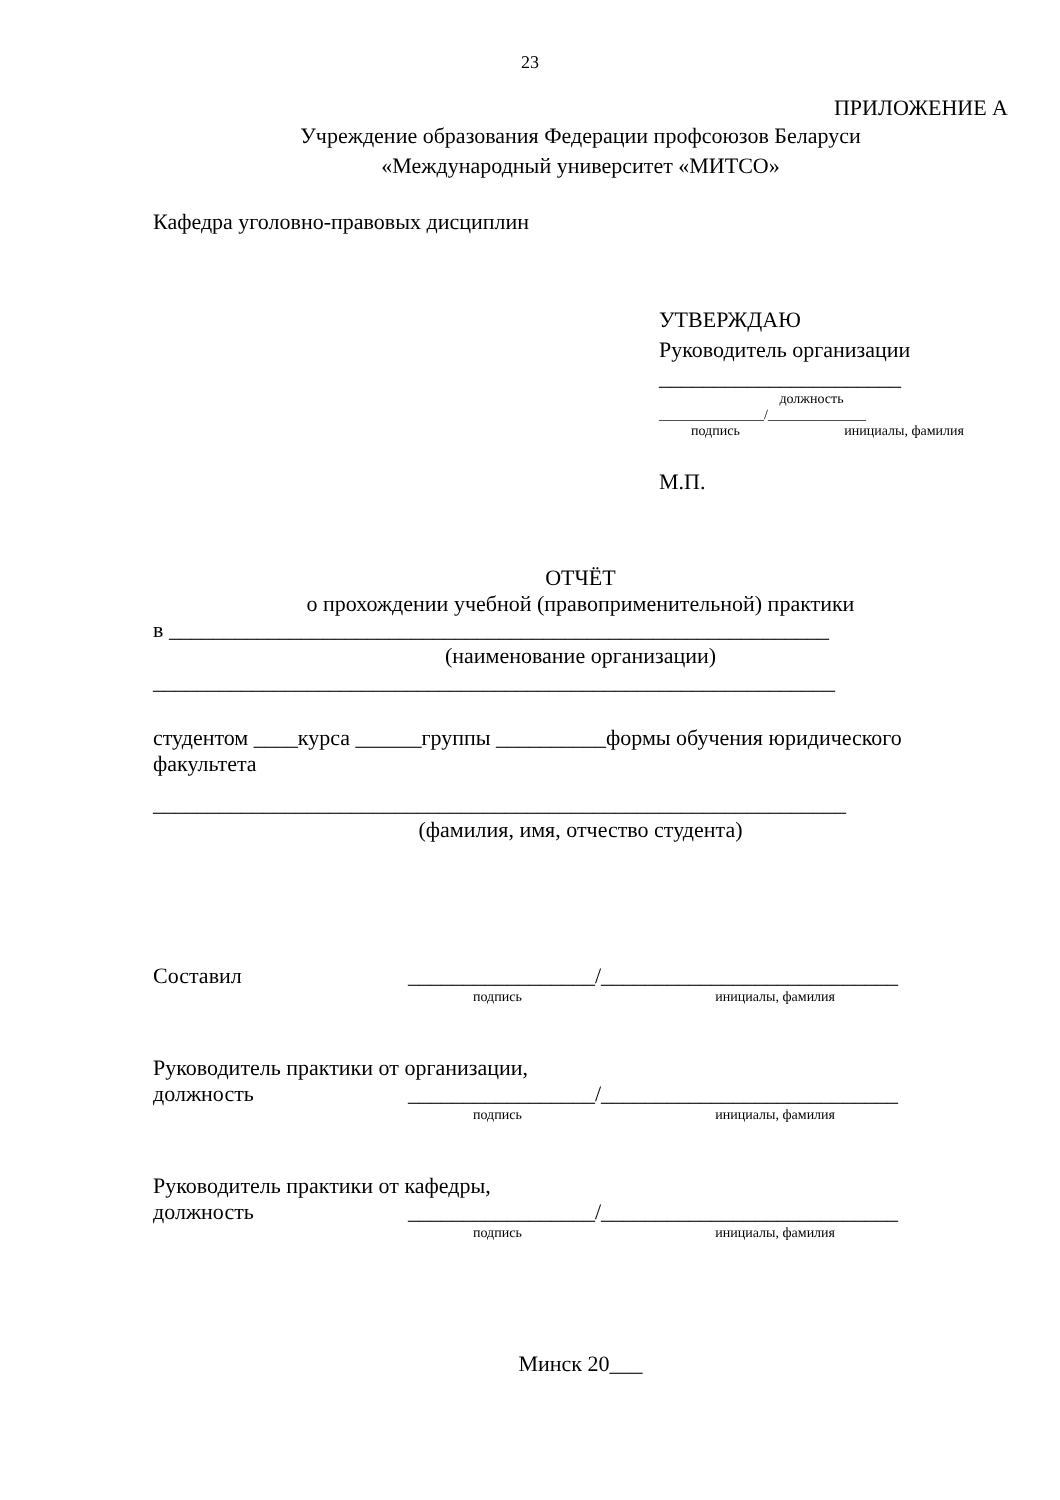23
ПРИЛОЖЕНИЕ А
Учреждение образования Федерации профсоюзов Беларуси
«Международный университет «МИТСО»
Кафедра уголовно-правовых дисциплин
УТВЕРЖДАЮ
Руководитель организации
______________________
должность
_______________/______________
подпись инициалы, фамилия
М.П.
ОТЧЁТ
о прохождении учебной (правоприменительной) практики
в ____________________________________________________________
(наименование организации)
______________________________________________________________
студентом ____курса ______группы __________формы обучения юридического факультета
_______________________________________________________________
(фамилия, имя, отчество студента)
Составил _________________/___________________________
подпись инициалы, фамилия
Руководитель практики от организации,
должность _________________/___________________________
подпись инициалы, фамилия
Руководитель практики от кафедры,
должность _________________/___________________________
подпись инициалы, фамилия
Минск 20___